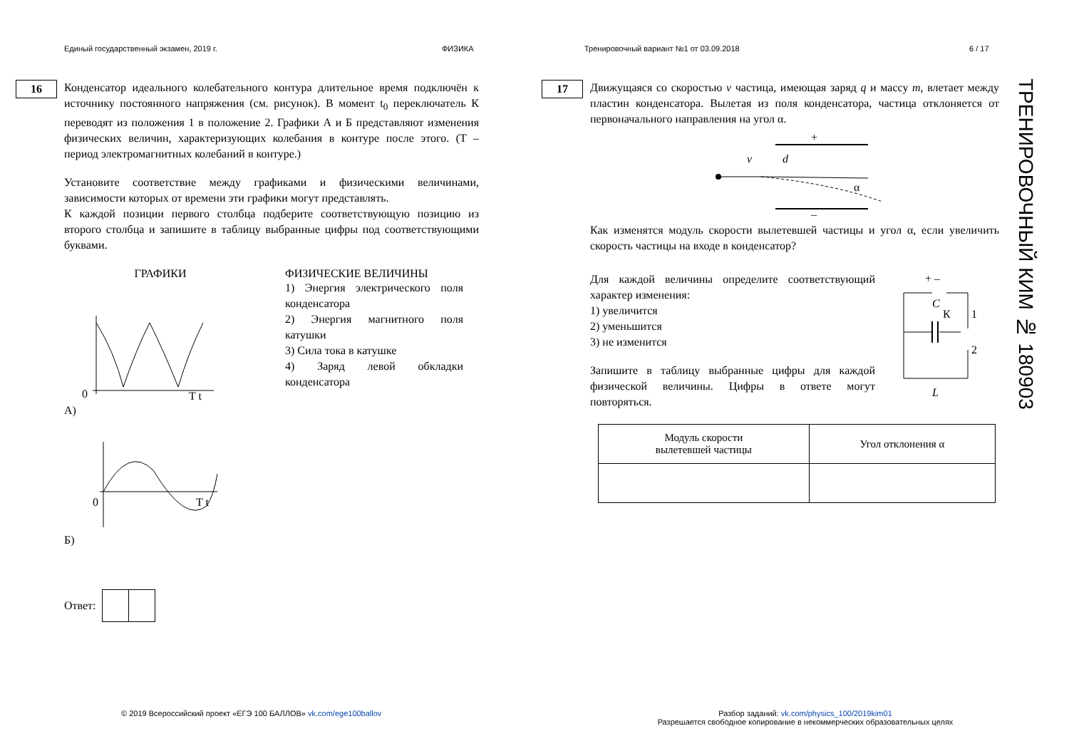Единый государственный экзамен, 2019 г. ФИЗИКА Тренировочный вариант №1 от 03.09.2018 6 / 17
16
Конденсатор идеального колебательного контура длительное время подключён к источнику постоянного напряжения (см. рисунок). В момент t<sub>0</sub> переключатель К переводят из положения 1 в положение 2. Графики А и Б представляют изменения физических величин, характеризующих колебания в контуре после этого. (T – период электромагнитных колебаний в контуре.)
Установите соответствие между графиками и физическими величинами, зависимости которых от времени эти графики могут представлять.
К каждой позиции первого столбца подберите соответствующую позицию из второго столбца и запишите в таблицу выбранные цифры под соответствующими буквами.
ГРАФИКИ
0
T t
А)
0
T t
Б)
ФИЗИЧЕСКИЕ ВЕЛИЧИНЫ
1) Энергия электрического поля конденсатора
2) Энергия магнитного поля катушки
3) Сила тока в катушке
4) Заряд левой обкладки конденсатора
Ответ:
17
Движущаяся со скоростью v частица, имеющая заряд q и массу m, влетает между пластин конденсатора. Вылетая из поля конденсатора, частица отклоняется от первоначального направления на угол α.
+
–
v
d
α
Как изменятся модуль скорости вылетевшей частицы и угол α, если увеличить скорость частицы на входе в конденсатор?
Для каждой величины определите соответствующий характер изменения:
1) увеличится
2) уменьшится
3) не изменится
Запишите в таблицу выбранные цифры для каждой физической величины. Цифры в ответе могут повторяться.
C
К
1
2
L
+ –
| Модуль скорости вылетевшей частицы | Угол отклонения α |
ТРЕНИРОВОЧНЫЙ КИМ № 180903
© 2019 Всероссийский проект «ЕГЭ 100 БАЛЛОВ» vk.com/ege100ballov
Разбор заданий: vk.com/physics_100/2019kim01
Разрешается свободное копирование в некоммерческих образовательных целях